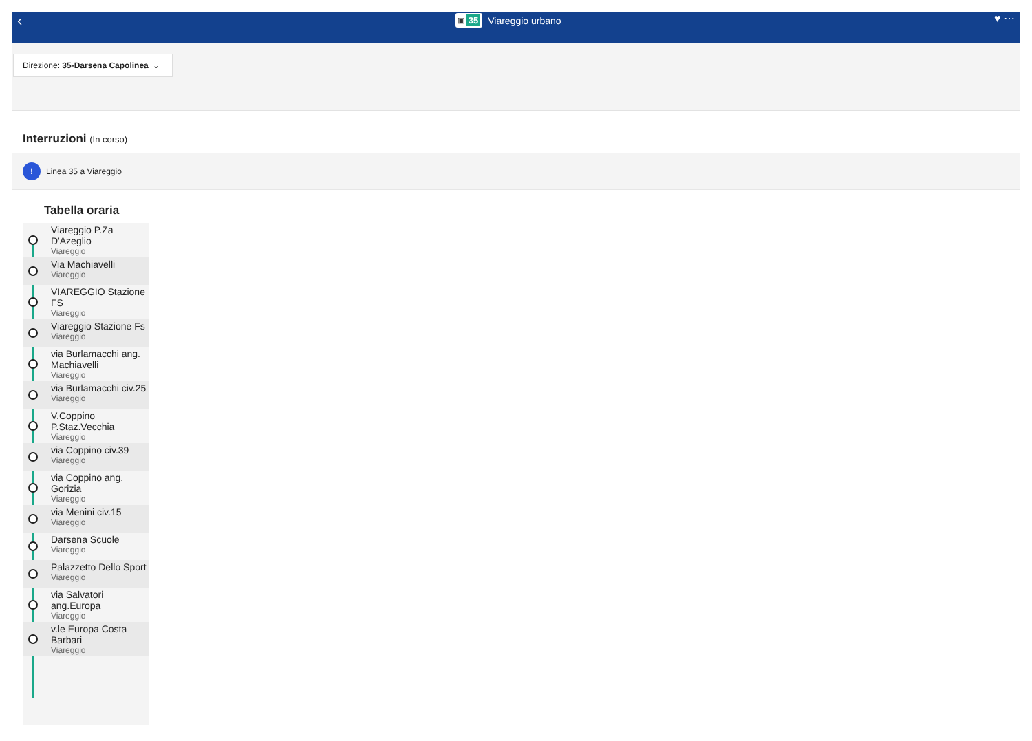‹
▣ 35 Viareggio urbano ♥ ⋯
Direzione: 35-Darsena Capolinea ⌄
Interruzioni (In corso)
!
Linea 35 a Viareggio
Tabella oraria
Viareggio P.Za D'Azeglio
Viareggio
Via Machiavelli
Viareggio
VIAREGGIO Stazione FS
Viareggio
Viareggio Stazione Fs
Viareggio
via Burlamacchi ang. Machiavelli
Viareggio
via Burlamacchi civ.25
Viareggio
V.Coppino P.Staz.Vecchia
Viareggio
via Coppino civ.39
Viareggio
via Coppino ang. Gorizia
Viareggio
via Menini civ.15
Viareggio
Darsena Scuole
Viareggio
Palazzetto Dello Sport
Viareggio
via Salvatori ang.Europa
Viareggio
v.le Europa Costa Barbari
Viareggio